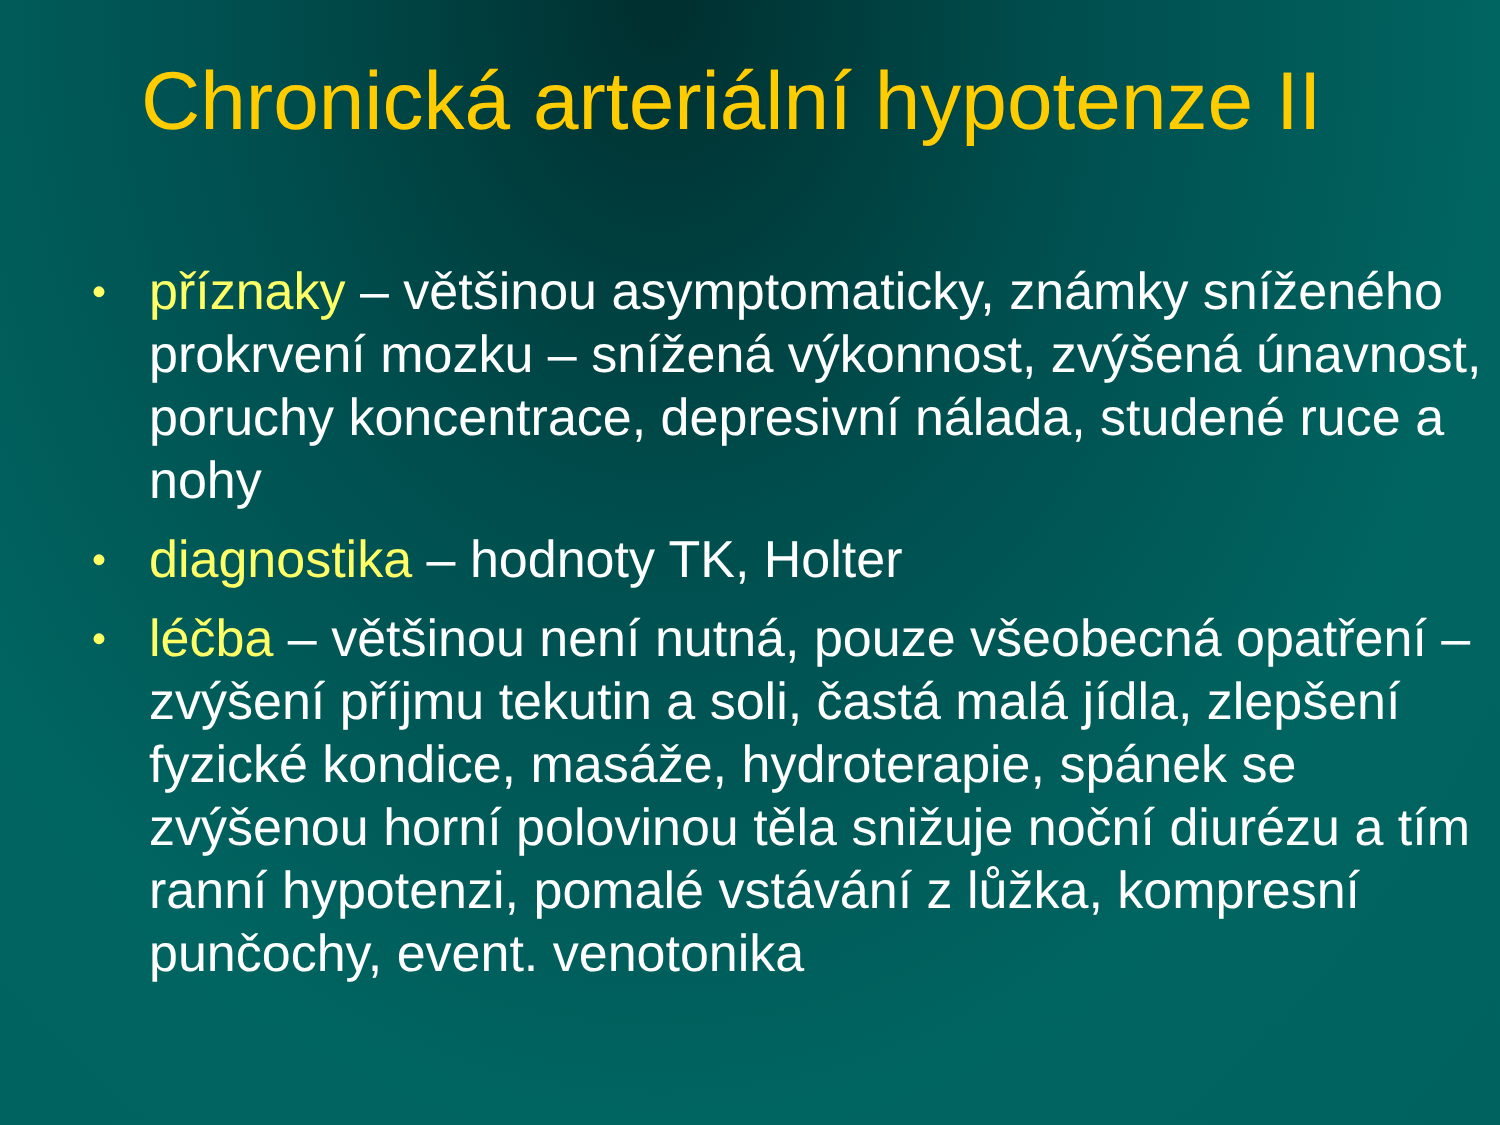Chronická arteriální hypotenze II
• příznaky – většinou asymptomaticky, známky sníženého prokrvení mozku – snížená výkonnost, zvýšená únavnost, poruchy koncentrace, depresivní nálada, studené ruce a nohy
• diagnostika – hodnoty TK, Holter
• léčba – většinou není nutná, pouze všeobecná opatření – zvýšení příjmu tekutin a soli, častá malá jídla, zlepšení fyzické kondice, masáže, hydroterapie, spánek se zvýšenou horní polovinou těla snižuje noční diurézu a tím ranní hypotenzi, pomalé vstávání z lůžka, kompresní punčochy, event. venotonika